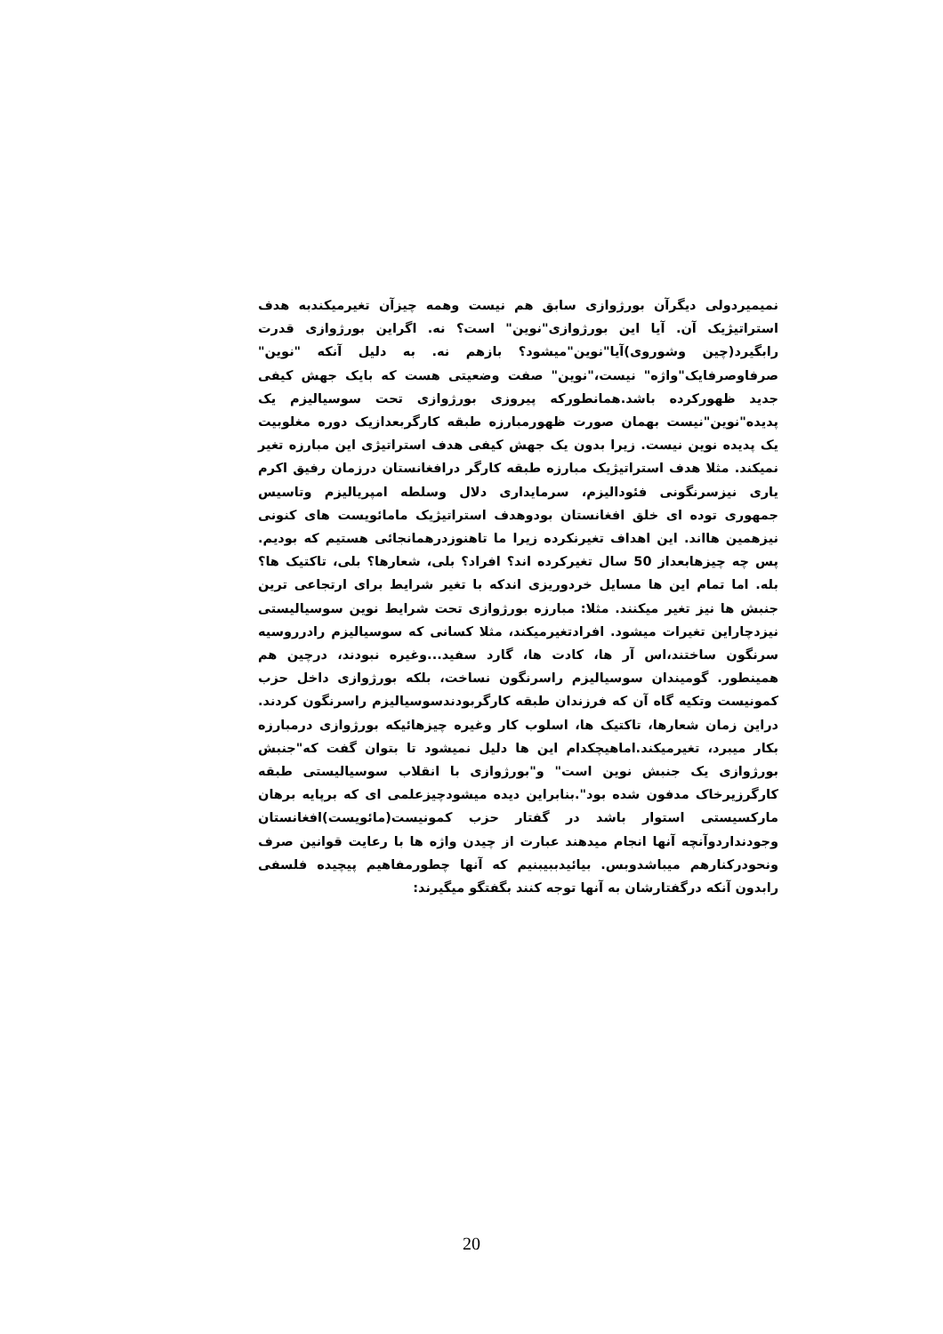نمیمیردولی دیگرآن بورژوازی سابق هم نیست وهمه چیزآن تغیرمیکندبه هدف استراتیژیک آن. آیا این بورژوازی"نوین" است؟ نه. اگراین بورژوازی قدرت رابگیرد(چین وشوروی)آیا"نوین"میشود؟ بازهم نه. به دلیل آنکه "نوین" صرفاوصرفایک"واژه" نیست،"نوین" صفت وضعیتی هست که بایک جهش کیفی جدید ظهورکرده باشد.همانطورکه پیروزی بورژوازی تحت سوسیالیزم یک پدیده"نوین"نیست بهمان صورت ظهورمبارزه طبقه کارگربعدازیک دوره مغلوبیت یک پدیده نوین نیست. زیرا بدون یک جهش کیفی هدف استراتیژی این مبارزه تغیر نمیکند. مثلا هدف استراتیژیک مبارزه طبقه کارگر درافغانستان درزمان رفیق اکرم یاری نیزسرنگونی فئودالیزم، سرمایداری دلال وسلطه امپریالیزم وتاسیس جمهوری توده ای خلق افغانستان بودوهدف استراتیژیک مامائویست های کنونی نیزهمین هااند. این اهداف تغیرنکرده زیرا ما تاهنوزدرهمانجائی هستیم که بودیم. پس چه چیزهابعداز 50 سال تغیرکرده اند؟ افراد؟ بلی، شعارها؟ بلی، تاکتیک ها؟ بله. اما تمام این ها مسایل خردوریزی اندکه با تغیر شرایط برای ارتجاعی ترین جنبش ها نیز تغیر میکنند. مثلا: مبارزه بورژوازی تحت شرایط نوین سوسیالیستی نیزدچاراین تغیرات میشود. افرادتغیرمیکند، مثلا کسانی که سوسیالیزم رادرروسیه سرنگون ساختند،اس آر ها، کادت ها، گارد سفید...وغیره نبودند، درچین هم همینطور. گومیندان سوسیالیزم راسرنگون نساخت، بلکه بورژوازی داخل حزب کمونیست وتکیه گاه آن که فرزندان طبقه کارگربودندسوسیالیزم راسرنگون کردند. دراین زمان شعارها، تاکتیک ها، اسلوب کار وغیره چیزهائیکه بورژوازی درمبارزه بکار میبرد، تغیرمیکند.اماهیچکدام این ها دلیل نمیشود تا بتوان گفت که"جنبش بورژوازی یک جنبش نوین است" و"بورژوازی با انقلاب سوسیالیستی طبقه کارگرزیرخاک مدفون شده بود".بنابراین دیده میشودچیزعلمی ای که برپایه برهان مارکسیستی استوار باشد در گفتار حزب کمونیست(مائویست)افغانستان وجودنداردوآنچه آنها انجام میدهند عبارت از چیدن واژه ها با رعایت قوانین صرف ونحودرکنارهم میباشدوبس. بیائیدببیبنیم که آنها چطورمفاهیم پیچیده فلسفی رابدون آنکه درگفتارشان به آنها توجه کنند بگفتگو میگیرند:
20